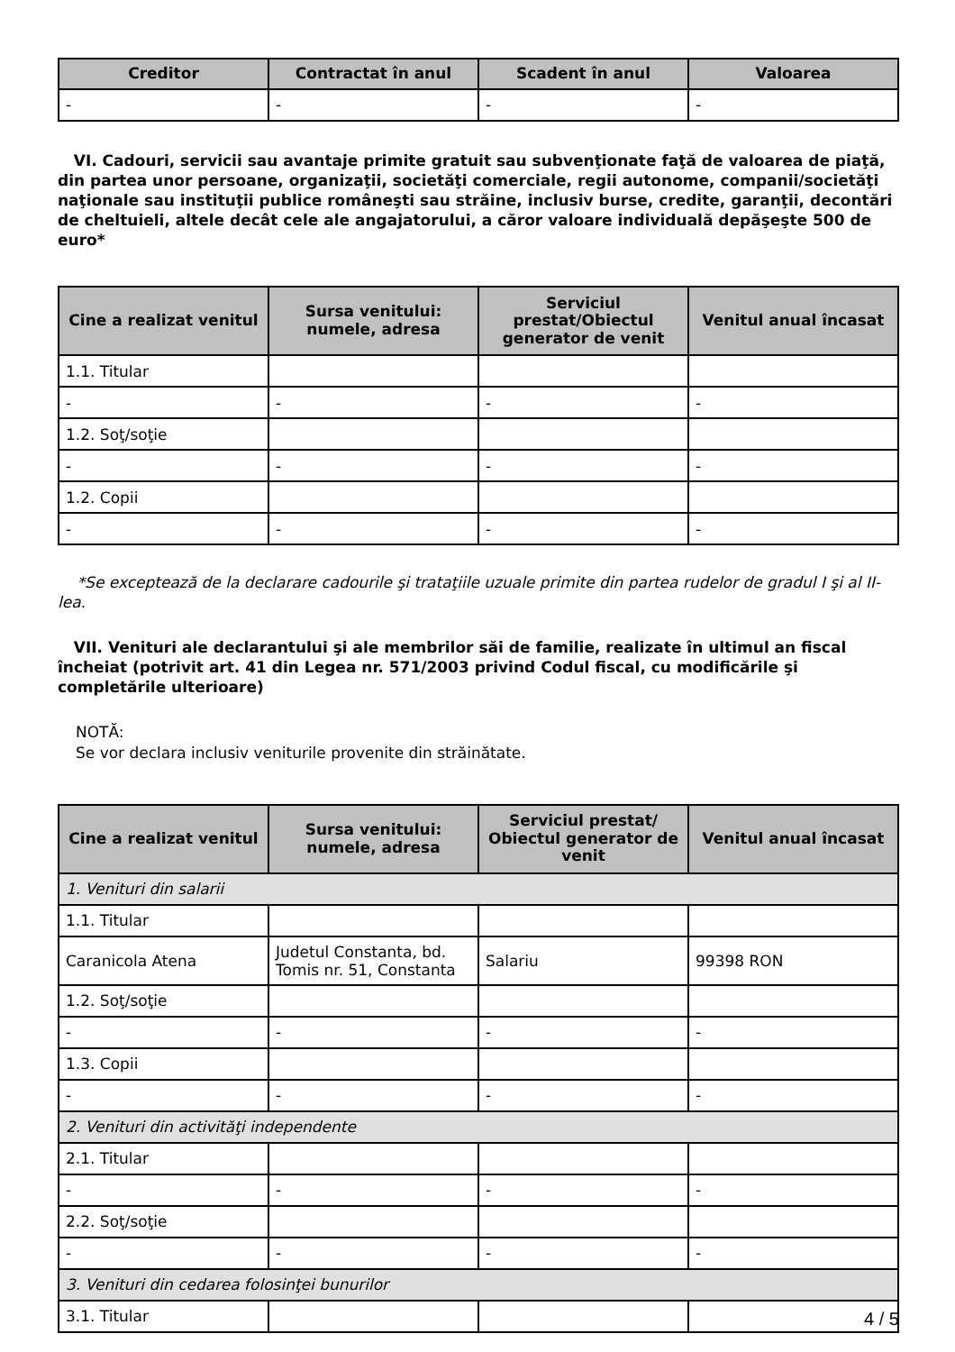| Creditor | Contractat în anul | Scadent în anul | Valoarea |
| --- | --- | --- | --- |
| - | - | - | - |
VI. Cadouri, servicii sau avantaje primite gratuit sau subvenţionate faţă de valoarea de piaţă, din partea unor persoane, organizaţii, societăţi comerciale, regii autonome, companii/societăţi naţionale sau instituţii publice româneşti sau străine, inclusiv burse, credite, garanţii, decontări de cheltuieli, altele decât cele ale angajatorului, a căror valoare individuală depăşeşte 500 de euro*
| Cine a realizat venitul | Sursa venitului: numele, adresa | Serviciul prestat/Obiectul generator de venit | Venitul anual încasat |
| --- | --- | --- | --- |
| 1.1. Titular | | | |
| - | - | - | - |
| 1.2. Soţ/soţie | | | |
| - | - | - | - |
| 1.2. Copii | | | |
| - | - | - | - |
*Se exceptează de la declarare cadourile şi trataţiile uzuale primite din partea rudelor de gradul I şi al II-lea.
VII. Venituri ale declarantului şi ale membrilor săi de familie, realizate în ultimul an fiscal încheiat (potrivit art. 41 din Legea nr. 571/2003 privind Codul fiscal, cu modificările şi completările ulterioare)
NOTĂ:
Se vor declara inclusiv veniturile provenite din străinătate.
| Cine a realizat venitul | Sursa venitului: numele, adresa | Serviciul prestat/ Obiectul generator de venit | Venitul anual încasat |
| --- | --- | --- | --- |
| 1. Venituri din salarii | | | |
| 1.1. Titular | | | |
| Caranicola Atena | Judetul Constanta, bd. Tomis nr. 51, Constanta | Salariu | 99398 RON |
| 1.2. Soţ/soţie | | | |
| - | - | - | - |
| 1.3. Copii | | | |
| - | - | - | - |
| 2. Venituri din activităţi independente | | | |
| 2.1. Titular | | | |
| - | - | - | - |
| 2.2. Soţ/soţie | | | |
| - | - | - | - |
| 3. Venituri din cedarea folosinţei bunurilor | | | |
| 3.1. Titular | | | |
4 / 5